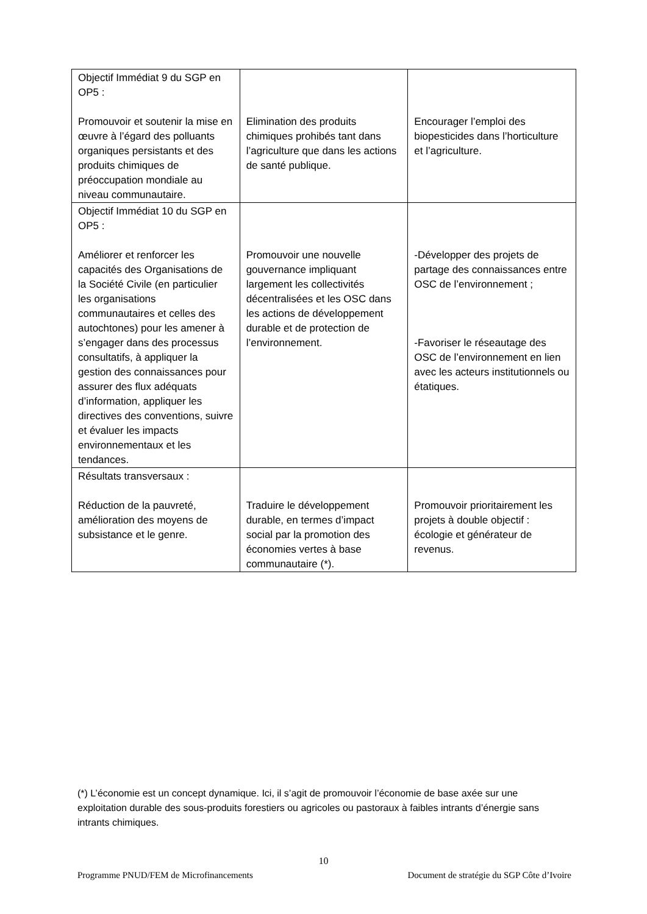| Objectif Immédiat 9 du SGP en OP5 : Promouvoir et soutenir la mise en œuvre à l’égard des polluants organiques persistants et des produits chimiques de préoccupation mondiale au niveau communautaire. | Elimination des produits chimiques prohibés tant dans l’agriculture que dans les actions de santé publique. | Encourager l’emploi des biopesticides dans l’horticulture et l’agriculture. |
| Objectif Immédiat 10 du SGP en OP5 : Améliorer et renforcer les capacités des Organisations de la Société Civile (en particulier les organisations communautaires et celles des autochtones) pour les amener à s’engager dans des processus consultatifs, à appliquer la gestion des connaissances pour assurer des flux adéquats d’information, appliquer les directives des conventions, suivre et évaluer les impacts environnementaux et les tendances. | Promouvoir une nouvelle gouvernance impliquant largement les collectivités décentralisées et les OSC dans les actions de développement durable et de protection de l’environnement. | -Développer des projets de partage des connaissances entre OSC de l’environnement ; -Favoriser le réseautage des OSC de l’environnement en lien avec les acteurs institutionnels ou étatiques. |
| Résultats transversaux : Réduction de la pauvreté, amélioration des moyens de subsistance et le genre. | Traduire le développement durable, en termes d’impact social par la promotion des économies vertes à base communautaire (*). | Promouvoir prioritairement les projets à double objectif : écologie et générateur de revenus. |
(*) L’économie est un concept dynamique. Ici, il s’agit de promouvoir l’économie de base axée sur une exploitation durable des sous-produits forestiers ou agricoles ou pastoraux à faibles intrants d’énergie sans intrants chimiques.
10
Programme PNUD/FEM de Microfinancements Document de stratégie du SGP Côte d’Ivoire